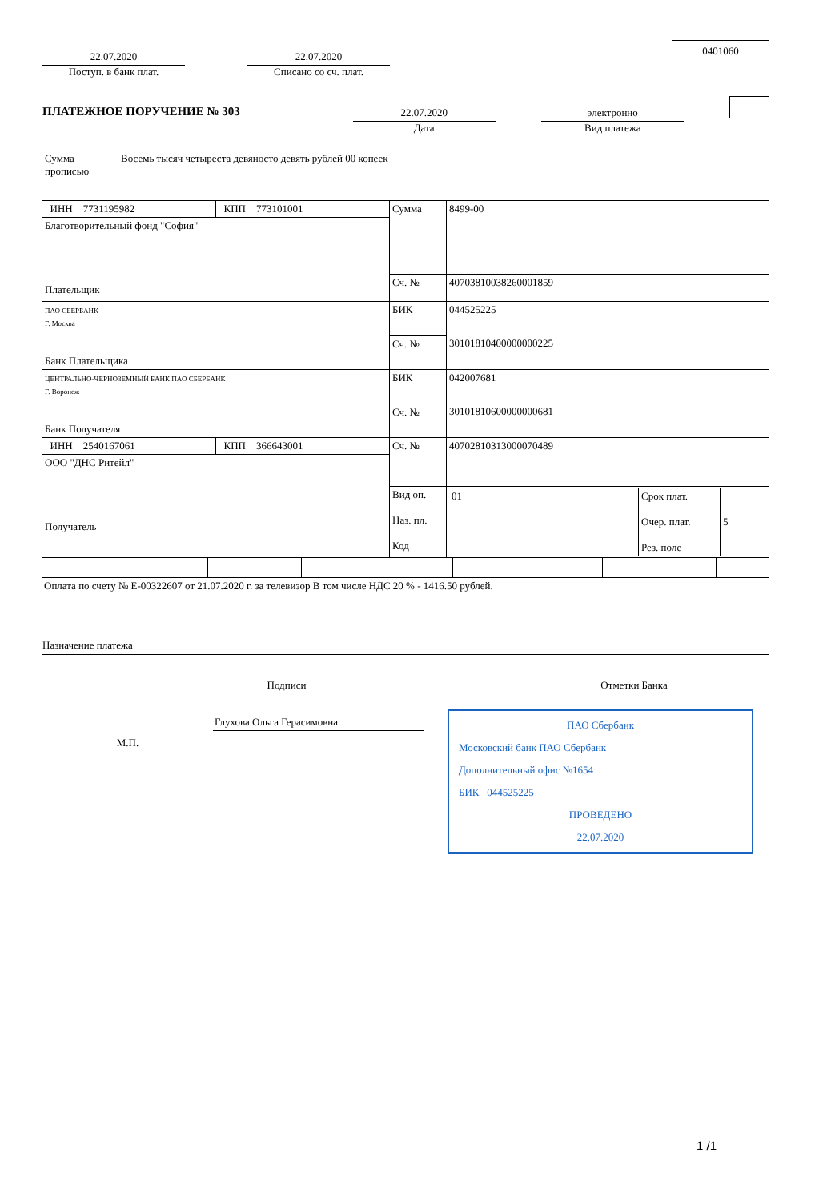22.07.2020
Поступ. в банк плат.
22.07.2020
Списано со сч. плат.
0401060
ПЛАТЕЖНОЕ ПОРУЧЕНИЕ № 303
22.07.2020
Дата
электронно
Вид платежа
| Сумма прописью | Восемь тысяч четыреста девяносто девять рублей 00 копеек |
| ИНН 7731195982 | КПП 773101001 | Сумма | 8499-00 |
| Благотворительный фонд "София" Плательщик | | | |
| | | Сч. № | 40703810038260001859 |
| ПАО СБЕРБАНК Г. Москва Банк Плательщика | | БИК | 044525225 |
| | | Сч. № | 30101810400000000225 |
| ЦЕНТРАЛЬНО-ЧЕРНОЗЕМНЫЙ БАНК ПАО СБЕРБАНК Г. Воронеж Банк Получателя | | БИК | 042007681 |
| | | Сч. № | 30101810600000000681 |
| ИНН 2540167061 | КПП 366643001 | Сч. № | 40702810313000070489 |
| ООО "ДНС Ритейл" Получатель | | | |
| | | Вид оп. Наз. пл. Код | / 01 / Срок плат. Очер. плат. Рез. поле / 5 / |
Оплата по счету № Е-00322607 от 21.07.2020 г. за телевизор В том числе НДС 20 % - 1416.50 рублей.
Назначение платежа
Подписи Отметки Банка
М.П.
Глухова Ольга Герасимовна ПАО Сбербанк
Московский банк ПАО Сбербанк
Дополнительный офис №1654
БИК 044525225
ПРОВЕДЕНО
22.07.2020
1 /1